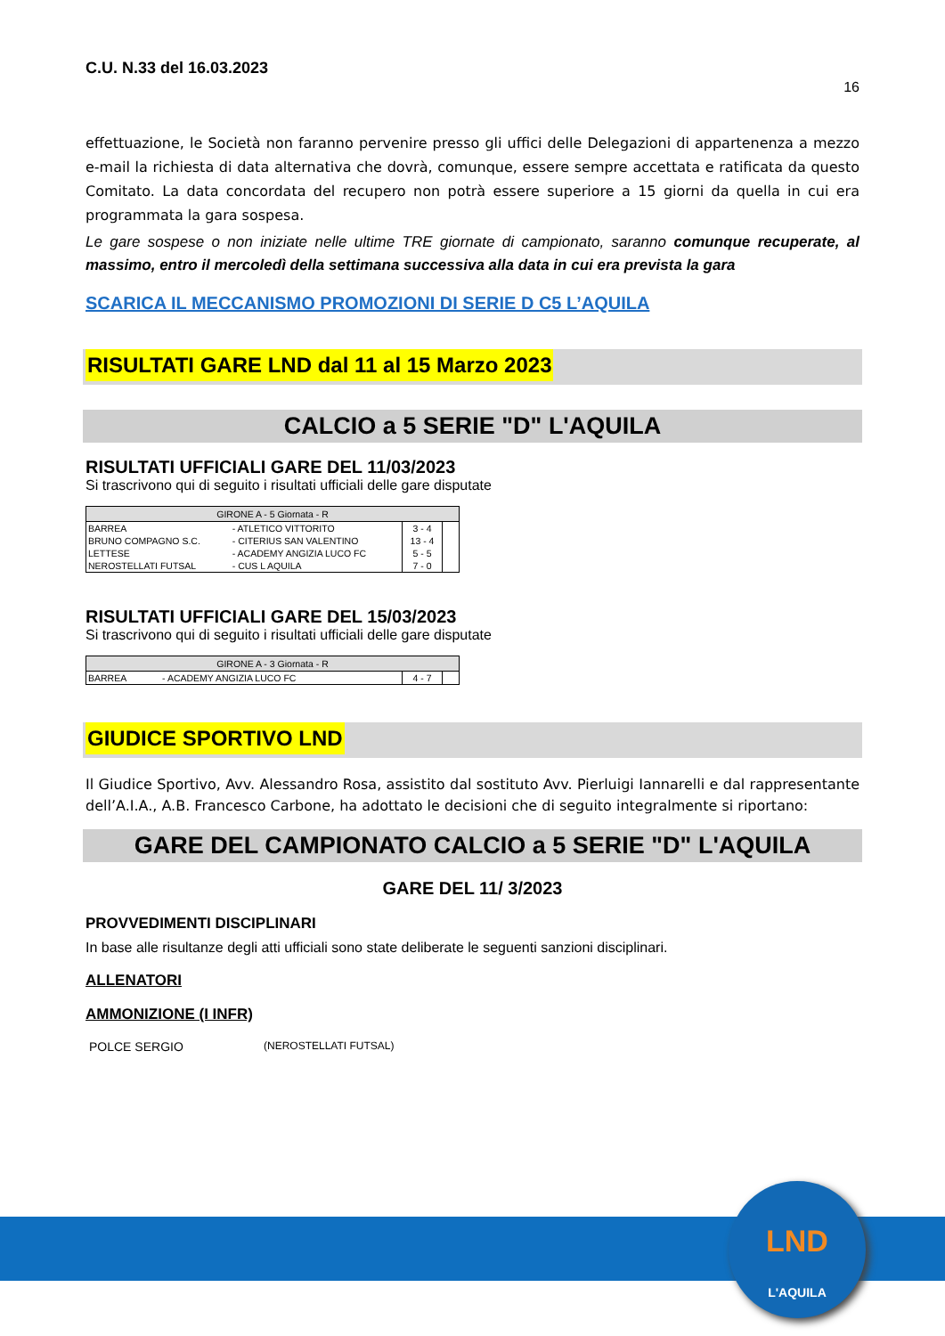LND
L'AQUILA
C.U. N.33 del 16.03.2023
16
effettuazione, le Società non faranno pervenire presso gli uffici delle Delegazioni di appartenenza a mezzo e-mail la richiesta di data alternativa che dovrà, comunque, essere sempre accettata e ratificata da questo Comitato. La data concordata del recupero non potrà essere superiore a 15 giorni da quella in cui era programmata la gara sospesa.
Le gare sospese o non iniziate nelle ultime TRE giornate di campionato, saranno comunque recuperate, al massimo, entro il mercoledì della settimana successiva alla data in cui era prevista la gara
SCARICA IL MECCANISMO PROMOZIONI DI SERIE D C5 L’AQUILA
RISULTATI GARE LND dal 11 al 15 Marzo 2023
CALCIO a 5 SERIE "D" L'AQUILA
RISULTATI UFFICIALI GARE DEL 11/03/2023
Si trascrivono qui di seguito i risultati ufficiali delle gare disputate
| GIRONE A - 5 Giornata - R | | | |
| --- | --- | --- | --- |
| BARREA | - ATLETICO VITTORITO | 3 - 4 | |
| BRUNO COMPAGNO S.C. | - CITERIUS SAN VALENTINO | 13 - 4 | |
| LETTESE | - ACADEMY ANGIZIA LUCO FC | 5 - 5 | |
| NEROSTELLATI FUTSAL | - CUS L AQUILA | 7 - 0 | |
RISULTATI UFFICIALI GARE DEL 15/03/2023
Si trascrivono qui di seguito i risultati ufficiali delle gare disputate
| GIRONE A - 3 Giornata - R | | | |
| --- | --- | --- | --- |
| BARREA | - ACADEMY ANGIZIA LUCO FC | 4 - 7 | |
GIUDICE SPORTIVO LND
Il Giudice Sportivo, Avv. Alessandro Rosa, assistito dal sostituto Avv. Pierluigi Iannarelli e dal rappresentante dell’A.I.A., A.B. Francesco Carbone, ha adottato le decisioni che di seguito integralmente si riportano:
GARE DEL CAMPIONATO CALCIO a 5 SERIE "D" L'AQUILA
GARE DEL 11/ 3/2023
PROVVEDIMENTI DISCIPLINARI
In base alle risultanze degli atti ufficiali sono state deliberate le seguenti sanzioni disciplinari.
ALLENATORI
AMMONIZIONE (I INFR)
POLCE SERGIO (NEROSTELLATI FUTSAL)